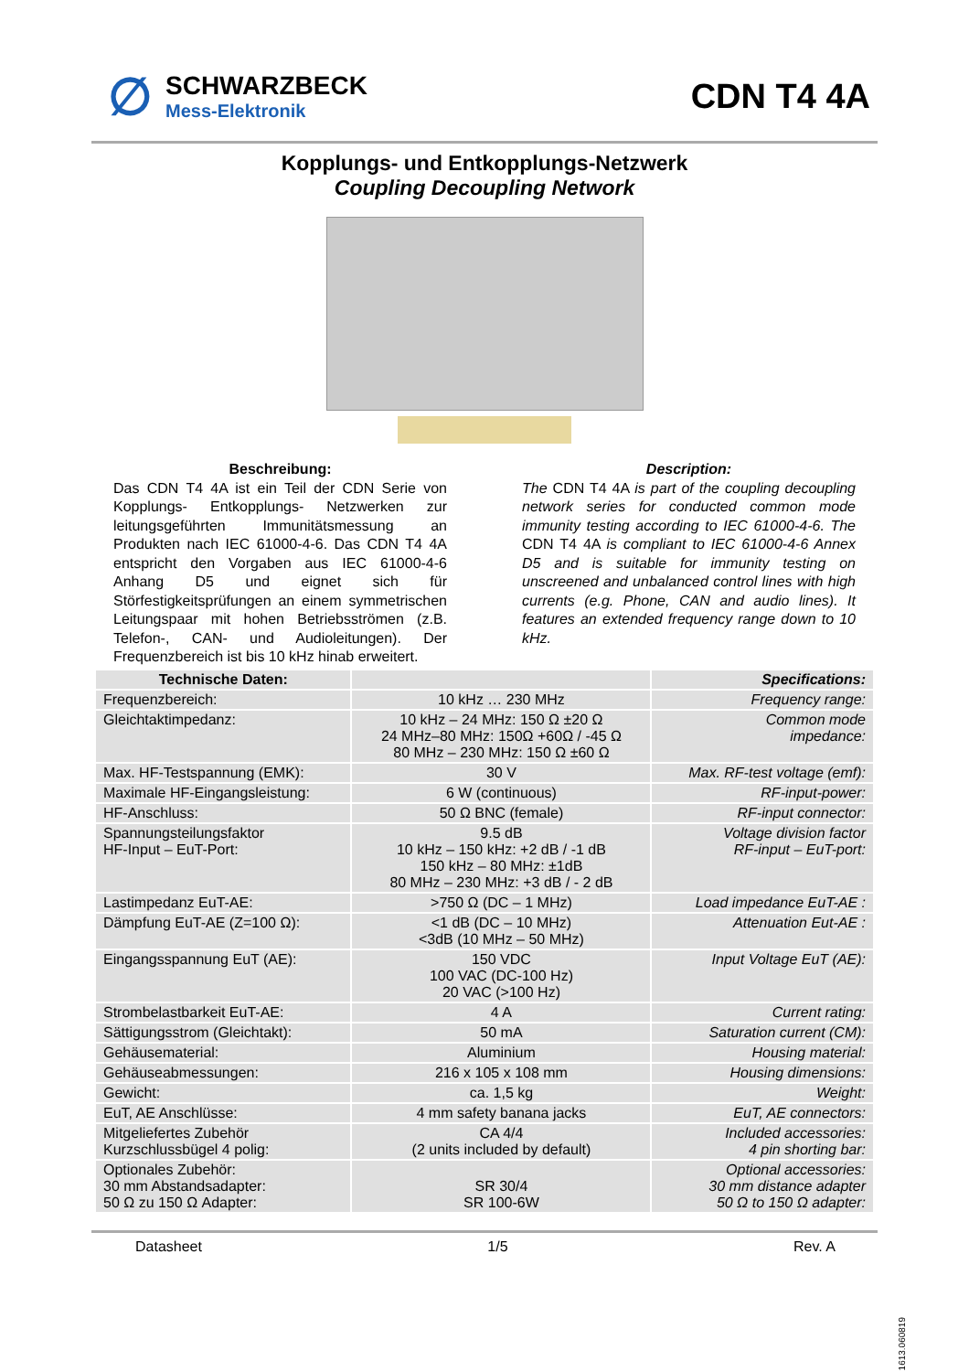∅
SCHWARZBECK
Mess-Elektronik
CDN T4 4A
Kopplungs- und Entkopplungs-Netzwerk
Coupling Decoupling Network
Beschreibung:
Das CDN T4 4A ist ein Teil der CDN Serie von Kopplungs- Entkopplungs- Netzwerken zur leitungsgeführten Immunitätsmessung an Produkten nach IEC 61000-4-6. Das CDN T4 4A entspricht den Vorgaben aus IEC 61000-4-6 Anhang D5 und eignet sich für Störfestigkeitsprüfungen an einem symmetrischen Leitungspaar mit hohen Betriebsströmen (z.B. Telefon-, CAN- und Audioleitungen). Der Frequenzbereich ist bis 10 kHz hinab erweitert.
Description:
The CDN T4 4A is part of the coupling decoupling network series for conducted common mode immunity testing according to IEC 61000-4-6. The CDN T4 4A is compliant to IEC 61000-4-6 Annex D5 and is suitable for immunity testing on unscreened and unbalanced control lines with high currents (e.g. Phone, CAN and audio lines). It features an extended frequency range down to 10 kHz.
| Technische Daten: | | Specifications: |
| --- | --- | --- |
| Frequenzbereich: | 10 kHz … 230 MHz | Frequency range: |
| Gleichtaktimpedanz: | 10 kHz – 24 MHz: 150 Ω ±20 Ω 24 MHz–80 MHz: 150Ω +60Ω / -45 Ω 80 MHz – 230 MHz: 150 Ω ±60 Ω | Common mode impedance: |
| Max. HF-Testspannung (EMK): | 30 V | Max. RF-test voltage (emf): |
| Maximale HF-Eingangsleistung: | 6 W (continuous) | RF-input-power: |
| HF-Anschluss: | 50 Ω BNC (female) | RF-input connector: |
| Spannungsteilungsfaktor HF-Input – EuT-Port: | 9.5 dB 10 kHz – 150 kHz: +2 dB / -1 dB 150 kHz – 80 MHz: ±1dB 80 MHz – 230 MHz: +3 dB / - 2 dB | Voltage division factor RF-input – EuT-port: |
| Lastimpedanz EuT-AE: | >750 Ω (DC – 1 MHz) | Load impedance EuT-AE : |
| Dämpfung EuT-AE (Z=100 Ω): | <1 dB (DC – 10 MHz) <3dB (10 MHz – 50 MHz) | Attenuation Eut-AE : |
| Eingangsspannung EuT (AE): | 150 VDC 100 VAC (DC-100 Hz) 20 VAC (>100 Hz) | Input Voltage EuT (AE): |
| Strombelastbarkeit EuT-AE: | 4 A | Current rating: |
| Sättigungsstrom (Gleichtakt): | 50 mA | Saturation current (CM): |
| Gehäusematerial: | Aluminium | Housing material: |
| Gehäuseabmessungen: | 216 x 105 x 108 mm | Housing dimensions: |
| Gewicht: | ca. 1,5 kg | Weight: |
| EuT, AE Anschlüsse: | 4 mm safety banana jacks | EuT, AE connectors: |
| Mitgeliefertes Zubehör Kurzschlussbügel 4 polig: | CA 4/4 (2 units included by default) | Included accessories: 4 pin shorting bar: |
| Optionales Zubehör: 30 mm Abstandsadapter: 50 Ω zu 150 Ω Adapter: | SR 30/4 SR 100-6W | Optional accessories: 30 mm distance adapter 50 Ω to 150 Ω adapter: |
Datasheet 1/5 Rev. A
1613.060819